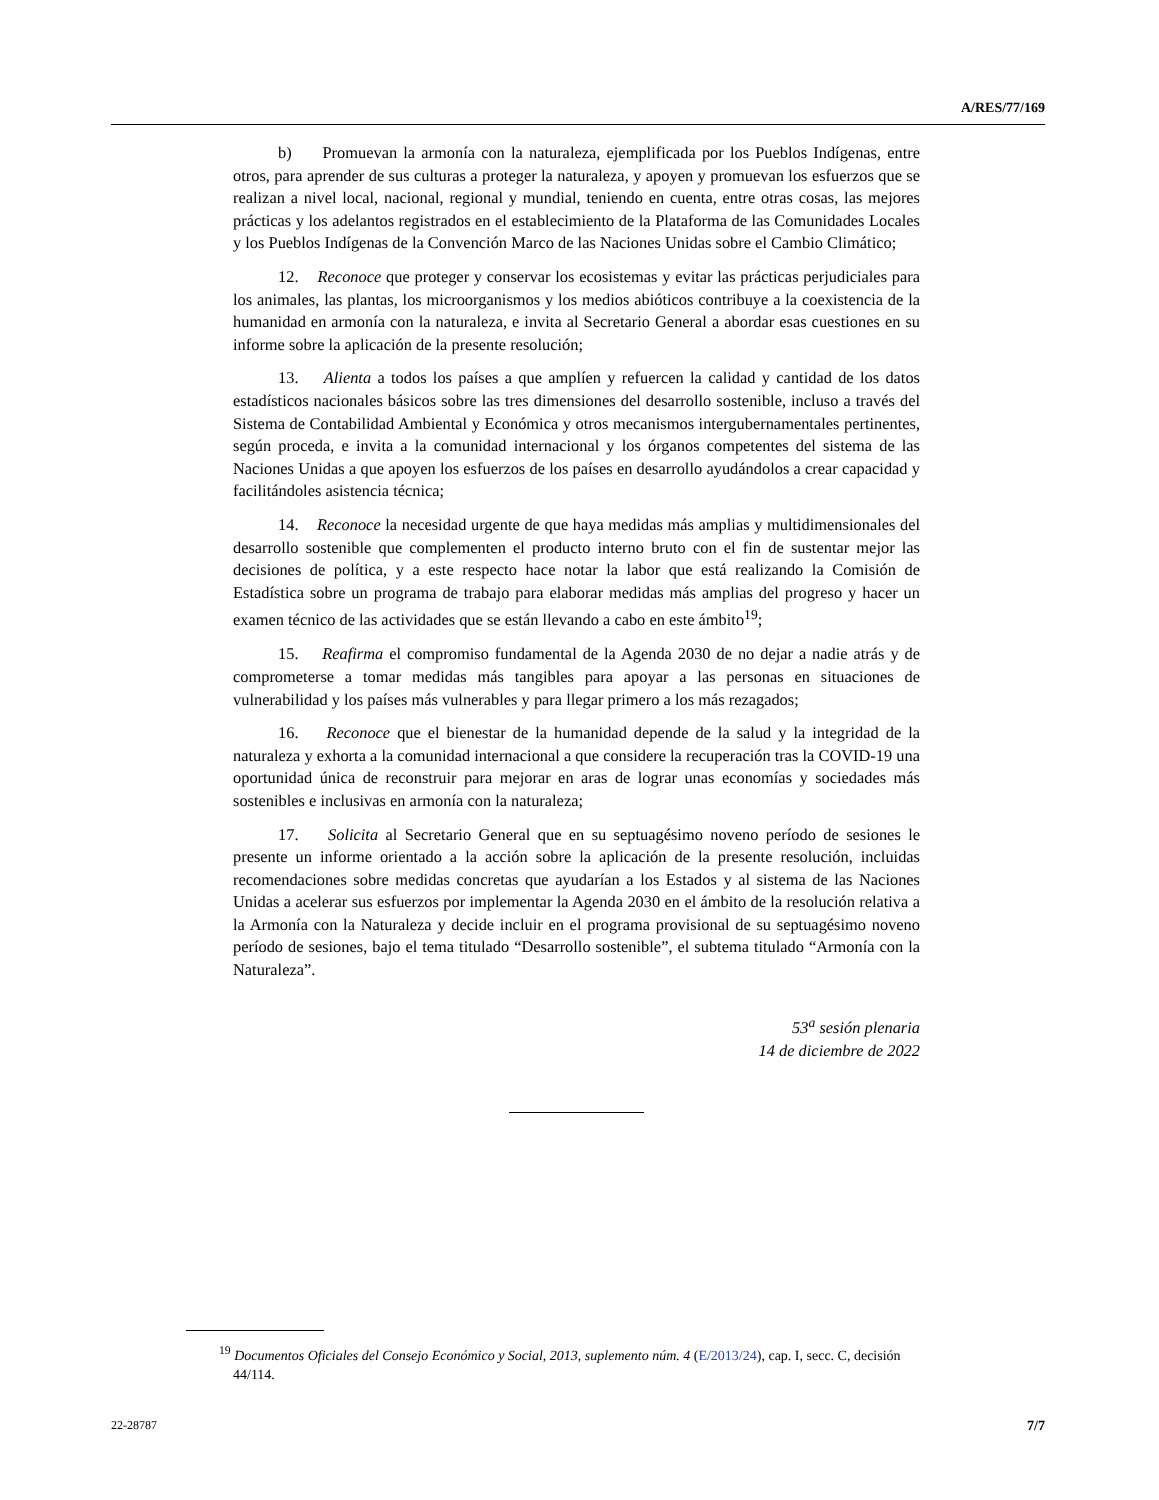A/RES/77/169
b) Promuevan la armonía con la naturaleza, ejemplificada por los Pueblos Indígenas, entre otros, para aprender de sus culturas a proteger la naturaleza, y apoyen y promuevan los esfuerzos que se realizan a nivel local, nacional, regional y mundial, teniendo en cuenta, entre otras cosas, las mejores prácticas y los adelantos registrados en el establecimiento de la Plataforma de las Comunidades Locales y los Pueblos Indígenas de la Convención Marco de las Naciones Unidas sobre el Cambio Climático;
12. Reconoce que proteger y conservar los ecosistemas y evitar las prácticas perjudiciales para los animales, las plantas, los microorganismos y los medios abióticos contribuye a la coexistencia de la humanidad en armonía con la naturaleza, e invita al Secretario General a abordar esas cuestiones en su informe sobre la aplicación de la presente resolución;
13. Alienta a todos los países a que amplíen y refuercen la calidad y cantidad de los datos estadísticos nacionales básicos sobre las tres dimensiones del desarrollo sostenible, incluso a través del Sistema de Contabilidad Ambiental y Económica y otros mecanismos intergubernamentales pertinentes, según proceda, e invita a la comunidad internacional y los órganos competentes del sistema de las Naciones Unidas a que apoyen los esfuerzos de los países en desarrollo ayudándolos a crear capacidad y facilitándoles asistencia técnica;
14. Reconoce la necesidad urgente de que haya medidas más amplias y multidimensionales del desarrollo sostenible que complementen el producto interno bruto con el fin de sustentar mejor las decisiones de política, y a este respecto hace notar la labor que está realizando la Comisión de Estadística sobre un programa de trabajo para elaborar medidas más amplias del progreso y hacer un examen técnico de las actividades que se están llevando a cabo en este ámbito<sup>19</sup>;
15. Reafirma el compromiso fundamental de la Agenda 2030 de no dejar a nadie atrás y de comprometerse a tomar medidas más tangibles para apoyar a las personas en situaciones de vulnerabilidad y los países más vulnerables y para llegar primero a los más rezagados;
16. Reconoce que el bienestar de la humanidad depende de la salud y la integridad de la naturaleza y exhorta a la comunidad internacional a que considere la recuperación tras la COVID-19 una oportunidad única de reconstruir para mejorar en aras de lograr unas economías y sociedades más sostenibles e inclusivas en armonía con la naturaleza;
17. Solicita al Secretario General que en su septuagésimo noveno período de sesiones le presente un informe orientado a la acción sobre la aplicación de la presente resolución, incluidas recomendaciones sobre medidas concretas que ayudarían a los Estados y al sistema de las Naciones Unidas a acelerar sus esfuerzos por implementar la Agenda 2030 en el ámbito de la resolución relativa a la Armonía con la Naturaleza y decide incluir en el programa provisional de su septuagésimo noveno período de sesiones, bajo el tema titulado “Desarrollo sostenible”, el subtema titulado “Armonía con la Naturaleza”.
53<sup>a</sup> sesión plenaria
14 de diciembre de 2022
<sup>19</sup> Documentos Oficiales del Consejo Económico y Social, 2013, suplemento núm. 4 (E/2013/24), cap. I, secc. C, decisión 44/114.
22-28787 7/7